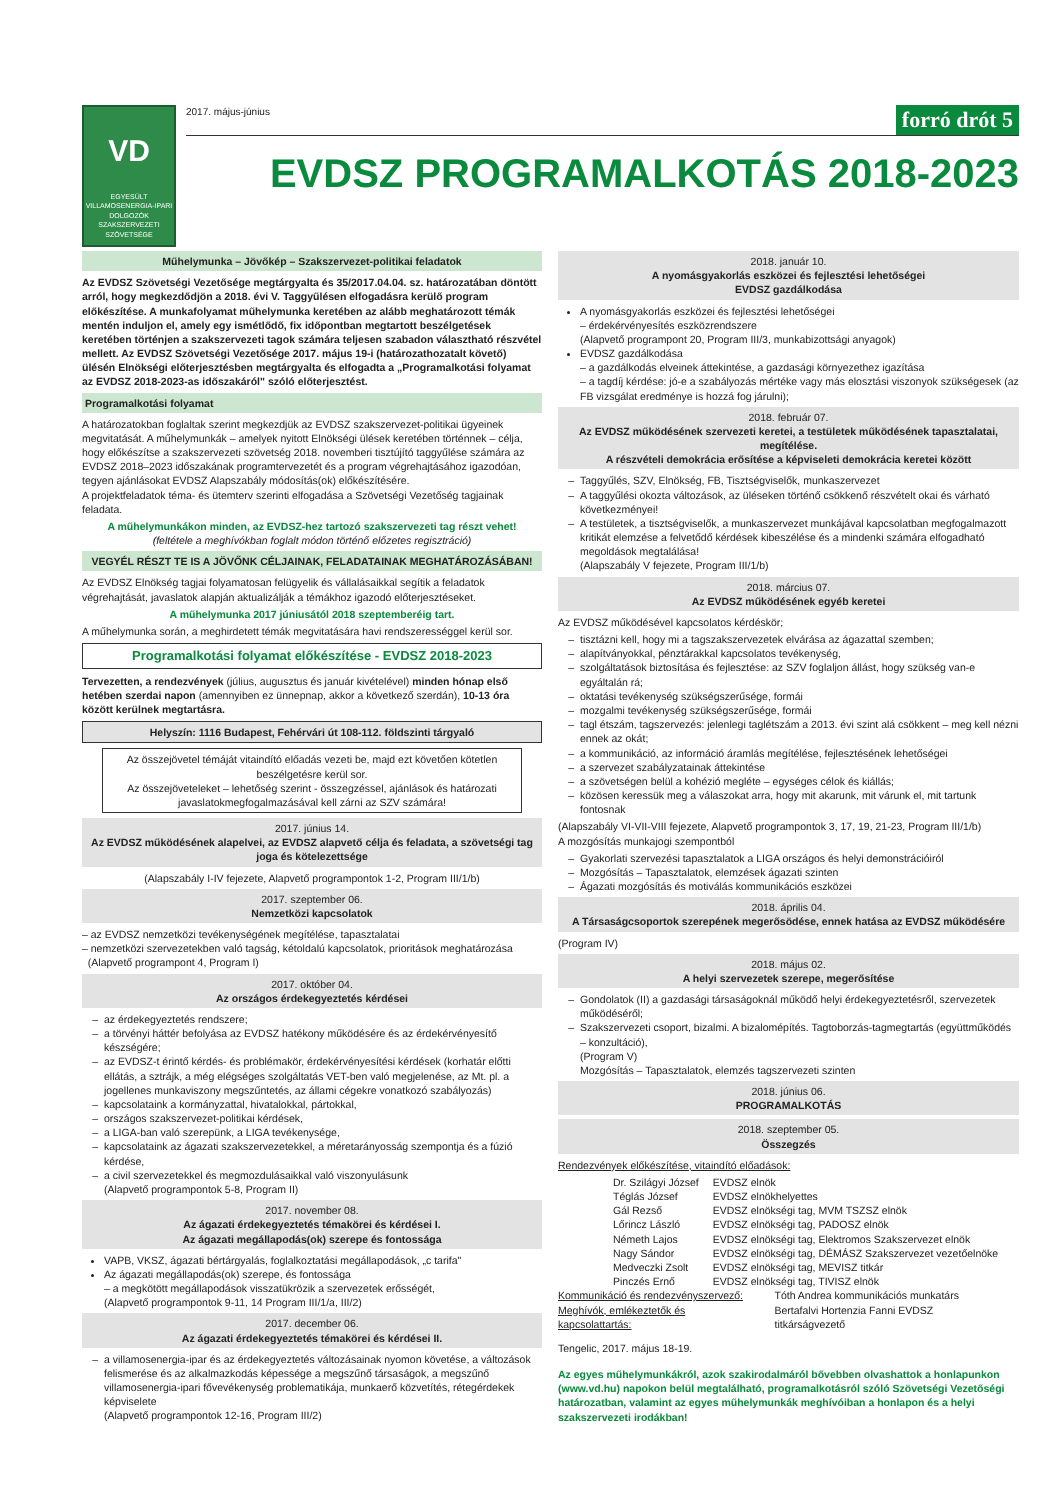VD
EGYESÜLT
VILLAMOSENERGIA-IPARI
DOLGOZÓK
SZAKSZERVEZETI
SZÖVETSÉGE
2017. május-június forró drót 5
EVDSZ PROGRAMALKOTÁS 2018-2023
Műhelymunka – Jövőkép – Szakszervezet-politikai feladatok
Az EVDSZ Szövetségi Vezetősége megtárgyalta és 35/2017.04.04. sz. határozatában döntött arról, hogy megkezdődjön a 2018. évi V. Taggyűlésen elfogadásra kerülő program előkészítése. A munkafolyamat műhelymunka keretében az alább meghatározott témák mentén induljon el, amely egy ismétlődő, fix időpontban megtartott beszélgetések keretében történjen a szakszervezeti tagok számára teljesen szabadon választható részvétel mellett. Az EVDSZ Szövetségi Vezetősége 2017. május 19-i (határozathozatalt követő) ülésén Elnökségi előterjesztésben megtárgyalta és elfogadta a „Programalkotási folyamat az EVDSZ 2018-2023-as időszakáról" szóló előterjesztést.
Programalkotási folyamat
A határozatokban foglaltak szerint megkezdjük az EVDSZ szakszervezet-politikai ügyeinek megvitatását. A műhelymunkák – amelyek nyitott Elnökségi ülések keretében történnek – célja, hogy előkészítse a szakszervezeti szövetség 2018. novemberi tisztújító taggyűlése számára az EVDSZ 2018–2023 időszakának programtervezetét és a program végrehajtásához igazodóan, tegyen ajánlásokat EVDSZ Alapszabály módosítás(ok) előkészítésére.
A projektfeladatok téma- és ütemterv szerinti elfogadása a Szövetségi Vezetőség tagjainak feladata.
A műhelymunkákon minden, az EVDSZ-hez tartozó szakszervezeti tag részt vehet!
(feltétele a meghívókban foglalt módon történő előzetes regisztráció)
VEGYÉL RÉSZT TE IS A JÖVŐNK CÉLJAINAK, FELADATAINAK MEGHATÁROZÁSÁBAN!
Az EVDSZ Elnökség tagjai folyamatosan felügyelik és vállalásaikkal segítik a feladatok végrehajtását, javaslatok alapján aktualizálják a témákhoz igazodó előterjesztéseket.
A műhelymunka 2017 júniusától 2018 szeptemberéig tart.
A műhelymunka során, a meghirdetett témák megvitatására havi rendszerességgel kerül sor.
Programalkotási folyamat előkészítése - EVDSZ 2018-2023
Tervezetten, a rendezvények (július, augusztus és január kivételével) minden hónap első hetében szerdai napon (amennyiben ez ünnepnap, akkor a következő szerdán), 10-13 óra között kerülnek megtartásra.
Helyszín: 1116 Budapest, Fehérvári út 108-112. földszinti tárgyaló
Az összejövetel témáját vitaindító előadás vezeti be, majd ezt követően kötetlen beszélgetésre kerül sor.
Az összejöveteleket – lehetőség szerint - összegzéssel, ajánlások és határozati javaslatokmegfogalmazásával kell zárni az SZV számára!
2017. június 14.
Az EVDSZ működésének alapelvei, az EVDSZ alapvető célja és feladata, a szövetségi tag joga és kötelezettsége
(Alapszabály I-IV fejezete, Alapvető programpontok 1-2, Program III/1/b)
2017. szeptember 06.
Nemzetközi kapcsolatok
– az EVDSZ nemzetközi tevékenységének megítélése, tapasztalatai
– nemzetközi szervezetekben való tagság, kétoldalú kapcsolatok, prioritások meghatározása
(Alapvető programpont 4, Program I)
2017. október 04.
Az országos érdekegyeztetés kérdései
az érdekegyeztetés rendszere;
a törvényi háttér befolyása az EVDSZ hatékony működésére és az érdekérvényesítő készségére;
az EVDSZ-t érintő kérdés- és problémakör, érdekérvényesítési kérdések (korhatár előtti ellátás, a sztrájk, a még elégséges szolgáltatás VET-ben való megjelenése, az Mt. pl. a jogellenes munkaviszony megszűntetés, az állami cégekre vonatkozó szabályozás)
kapcsolataink a kormányzattal, hivatalokkal, pártokkal,
országos szakszervezet-politikai kérdések,
a LIGA-ban való szerepünk, a LIGA tevékenysége,
kapcsolataink az ágazati szakszervezetekkel, a méretarányosság szempontja és a fúzió kérdése,
a civil szervezetekkel és megmozdulásaikkal való viszonyulásunk
(Alapvető programpontok 5-8, Program II)
2017. november 08.
Az ágazati érdekegyeztetés témakörei és kérdései I.
Az ágazati megállapodás(ok) szerepe és fontossága
VAPB, VKSZ, ágazati bértárgyalás, foglalkoztatási megállapodások, „c tarifa"
Az ágazati megállapodás(ok) szerepe, és fontossága
– a megkötött megállapodások visszatükrözik a szervezetek erősségét,
(Alapvető programpontok 9-11, 14 Program III/1/a, III/2)
2017. december 06.
Az ágazati érdekegyeztetés témakörei és kérdései II.
a villamosenergia-ipar és az érdekegyeztetés változásainak nyomon követése, a változások felismerése és az alkalmazkodás képessége a megszűnő társaságok, a megszűnő villamosenergia-ipari fővevékenység problematikája, munkaerő közvetítés, rétegérdekek képviselete
(Alapvető programpontok 12-16, Program III/2)
2018. január 10.
A nyomásgyakorlás eszközei és fejlesztési lehetőségei
EVDSZ gazdálkodása
A nyomásgyakorlás eszközei és fejlesztési lehetőségei
– érdekérvényesítés eszközrendszere
(Alapvető programpont 20, Program III/3, munkabizottsági anyagok)
EVDSZ gazdálkodása
– a gazdálkodás elveinek áttekintése, a gazdasági környezethez igazítása
– a tagdíj kérdése: jó-e a szabályozás mértéke vagy más elosztási viszonyok szükségesek (az FB vizsgálat eredménye is hozzá fog járulni);
2018. február 07.
Az EVDSZ működésének szervezeti keretei, a testületek működésének tapasztalatai, megítélése.
A részvételi demokrácia erősítése a képviseleti demokrácia keretei között
Taggyűlés, SZV, Elnökség, FB, Tisztségviselők, munkaszervezet
A taggyűlési okozta változások, az üléseken történő csökkenő részvételt okai és várható következményei!
A testületek, a tisztségviselők, a munkaszervezet munkájával kapcsolatban megfogalmazott kritikát elemzése a felvetődő kérdések kibeszélése és a mindenki számára elfogadható megoldások megtalálása!
(Alapszabály V fejezete, Program III/1/b)
2018. március 07.
Az EVDSZ működésének egyéb keretei
Az EVDSZ működésével kapcsolatos kérdéskör;
tisztázni kell, hogy mi a tagszakszervezetek elvárása az ágazattal szemben;
alapítványokkal, pénztárakkal kapcsolatos tevékenység,
szolgáltatások biztosítása és fejlesztése: az SZV foglaljon állást, hogy szükség van-e egyáltalán rá;
oktatási tevékenység szükségszerűsége, formái
mozgalmi tevékenység szükségszerűsége, formái
tagl étszám, tagszervezés: jelenlegi taglétszám a 2013. évi szint alá csökkent – meg kell nézni ennek az okát;
a kommunikáció, az információ áramlás megítélése, fejlesztésének lehetőségei
a szervezet szabályzatainak áttekintése
a szövetségen belül a kohézió megléte – egységes célok és kiállás;
közösen keressük meg a válaszokat arra, hogy mit akarunk, mit várunk el, mit tartunk fontosnak
(Alapszabály VI-VII-VIII fejezete, Alapvető programpontok 3, 17, 19, 21-23, Program III/1/b)
A mozgósítás munkajogi szempontból
Gyakorlati szervezési tapasztalatok a LIGA országos és helyi demonstrációiról
Mozgósítás – Tapasztalatok, elemzések ágazati szinten
Ágazati mozgósítás és motiválás kommunikációs eszközei
2018. április 04.
A Társaságcsoportok szerepének megerősödése, ennek hatása az EVDSZ működésére
(Program IV)
2018. május 02.
A helyi szervezetek szerepe, megerősítése
Gondolatok (II) a gazdasági társaságoknál működő helyi érdekegyeztetésről, szervezetek működéséről;
Szakszervezeti csoport, bizalmi. A bizalomépítés. Tagtoborzás-tagmegtartás (együttműködés – konzultáció),
(Program V)
Mozgósítás – Tapasztalatok, elemzés tagszervezeti szinten
2018. június 06.
PROGRAMALKOTÁS
2018. szeptember 05.
Összegzés
Rendezvények előkészítése, vitaindító előadások:
| Dr. Szilágyi József | EVDSZ elnök |
| Téglás József | EVDSZ elnökhelyettes |
| Gál Rezső | EVDSZ elnökségi tag, MVM TSZSZ elnök |
| Lőrincz László | EVDSZ elnökségi tag, PADOSZ elnök |
| Németh Lajos | EVDSZ elnökségi tag, Elektromos Szakszervezet elnök |
| Nagy Sándor | EVDSZ elnökségi tag, DÉMÁSZ Szakszervezet vezetőelnöke |
| Medveczki Zsolt | EVDSZ elnökségi tag, MEVISZ titkár |
| Pinczés Ernő | EVDSZ elnökségi tag, TIVISZ elnök |
| Kommunikáció és rendezvényszervező: | Tóth Andrea kommunikációs munkatárs |
| Meghívók, emlékeztetők és kapcsolattartás: | Bertafalvi Hortenzia Fanni EVDSZ titkárságvezető |
Tengelic, 2017. május 18-19.
Az egyes műhelymunkákról, azok szakirodalmáról bővebben olvashattok a honlapunkon (www.vd.hu) napokon belül megtalálható, programalkotásról szóló Szövetségi Vezetőségi határozatban, valamint az egyes műhelymunkák meghívóiban a honlapon és a helyi szakszervezeti irodákban!